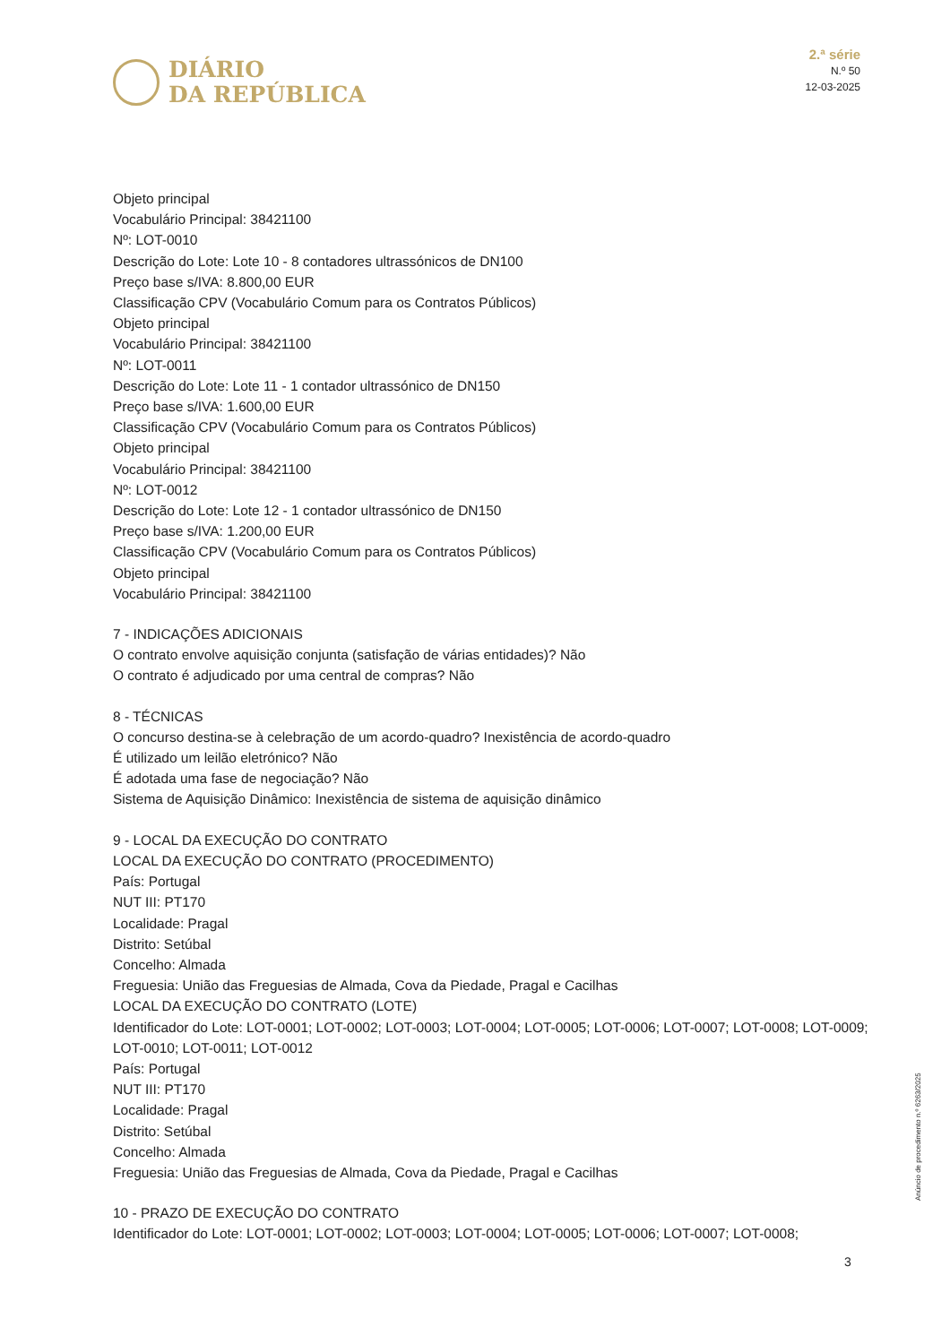DIÁRIO
DA REPÚBLICA
2.ª série
N.º 50
12-03-2025
Objeto principal
Vocabulário Principal: 38421100
Nº: LOT-0010
Descrição do Lote: Lote 10 - 8 contadores ultrassónicos de DN100
Preço base s/IVA: 8.800,00 EUR
Classificação CPV (Vocabulário Comum para os Contratos Públicos)
Objeto principal
Vocabulário Principal: 38421100
Nº: LOT-0011
Descrição do Lote: Lote 11 - 1 contador ultrassónico de DN150
Preço base s/IVA: 1.600,00 EUR
Classificação CPV (Vocabulário Comum para os Contratos Públicos)
Objeto principal
Vocabulário Principal: 38421100
Nº: LOT-0012
Descrição do Lote: Lote 12 - 1 contador ultrassónico de DN150
Preço base s/IVA: 1.200,00 EUR
Classificação CPV (Vocabulário Comum para os Contratos Públicos)
Objeto principal
Vocabulário Principal: 38421100
7 - INDICAÇÕES ADICIONAIS
O contrato envolve aquisição conjunta (satisfação de várias entidades)? Não
O contrato é adjudicado por uma central de compras? Não
8 - TÉCNICAS
O concurso destina-se à celebração de um acordo-quadro? Inexistência de acordo-quadro
É utilizado um leilão eletrónico? Não
É adotada uma fase de negociação? Não
Sistema de Aquisição Dinâmico: Inexistência de sistema de aquisição dinâmico
9 - LOCAL DA EXECUÇÃO DO CONTRATO
LOCAL DA EXECUÇÃO DO CONTRATO (PROCEDIMENTO)
País: Portugal
NUT III: PT170
Localidade: Pragal
Distrito: Setúbal
Concelho: Almada
Freguesia: União das Freguesias de Almada, Cova da Piedade, Pragal e Cacilhas
LOCAL DA EXECUÇÃO DO CONTRATO (LOTE)
Identificador do Lote: LOT-0001; LOT-0002; LOT-0003; LOT-0004; LOT-0005; LOT-0006; LOT-0007; LOT-0008; LOT-0009; LOT-0010; LOT-0011; LOT-0012
País: Portugal
NUT III: PT170
Localidade: Pragal
Distrito: Setúbal
Concelho: Almada
Freguesia: União das Freguesias de Almada, Cova da Piedade, Pragal e Cacilhas
10 - PRAZO DE EXECUÇÃO DO CONTRATO
Identificador do Lote: LOT-0001; LOT-0002; LOT-0003; LOT-0004; LOT-0005; LOT-0006; LOT-0007; LOT-0008;
Anúncio de procedimento n.º 6263/2025
3